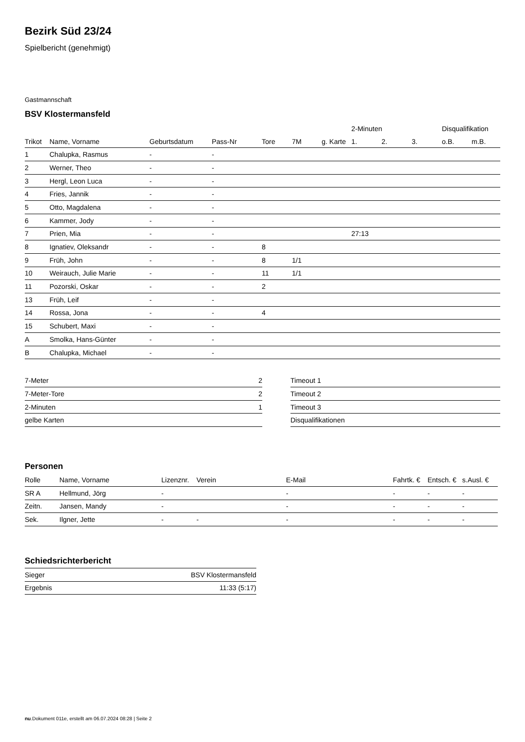Bezirk Süd 23/24
Spielbericht (genehmigt)
Gastmannschaft
BSV Klostermansfeld
| | | | | | | | 2-Minuten | | | Disqualifikation | |
| --- | --- | --- | --- | --- | --- | --- | --- | --- | --- | --- | --- |
| Trikot | Name, Vorname | Geburtsdatum | Pass-Nr | Tore | 7M | g. Karte | 1. | 2. | 3. | o.B. | m.B. |
| 1 | Chalupka, Rasmus | - | - | | | | | | | | |
| 2 | Werner, Theo | - | - | | | | | | | | |
| 3 | Hergl, Leon Luca | - | - | | | | | | | | |
| 4 | Fries, Jannik | - | - | | | | | | | | |
| 5 | Otto, Magdalena | - | - | | | | | | | | |
| 6 | Kammer, Jody | - | - | | | | | | | | |
| 7 | Prien, Mia | - | - | | | | 27:13 | | | | |
| 8 | Ignatiev, Oleksandr | - | - | 8 | | | | | | | |
| 9 | Früh, John | - | - | 8 | 1/1 | | | | | | |
| 10 | Weirauch, Julie Marie | - | - | 11 | 1/1 | | | | | | |
| 11 | Pozorski, Oskar | - | - | 2 | | | | | | | |
| 13 | Früh, Leif | - | - | | | | | | | | |
| 14 | Rossa, Jona | - | - | 4 | | | | | | | |
| 15 | Schubert, Maxi | - | - | | | | | | | | |
| A | Smolka, Hans-Günter | - | - | | | | | | | | |
| B | Chalupka, Michael | - | - | | | | | | | | |
| 7-Meter | 2 |
| 7-Meter-Tore | 2 |
| 2-Minuten | 1 |
| gelbe Karten | |
| Timeout 1 |
| Timeout 2 |
| Timeout 3 |
| Disqualifikationen |
Personen
| Rolle | Name, Vorname | Lizenznr. | Verein | E-Mail | Fahrtk. € | Entsch. € | s.Ausl. € |
| --- | --- | --- | --- | --- | --- | --- | --- |
| SR A | Hellmund, Jörg | - | | - | - | - | - |
| Zeitn. | Jansen, Mandy | - | | - | - | - | - |
| Sek. | Ilgner, Jette | - | - | - | - | - | - |
Schiedsrichterbericht
| Sieger | BSV Klostermansfeld |
| Ergebnis | 11:33 (5:17) |
nu.Dokument 011e, erstellt am 06.07.2024 08:28 | Seite 2